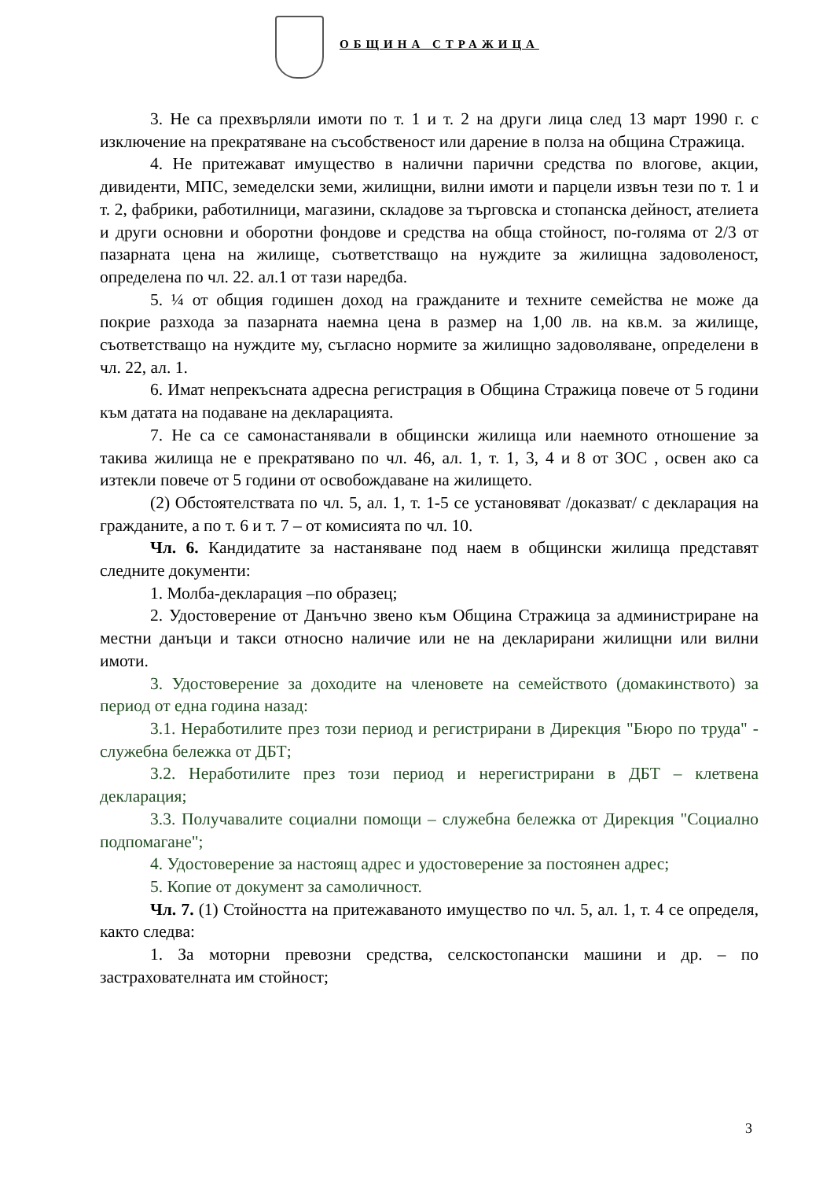ОБЩИНА СТРАЖИЦА
3. Не са прехвърляли имоти по т. 1 и т. 2 на други лица след 13 март 1990 г. с изключение на прекратяване на съсобственост или дарение в полза на община Стражица.
4. Не притежават имущество в налични парични средства по влогове, акции, дивиденти, МПС, земеделски земи, жилищни, вилни имоти и парцели извън тези по т. 1 и т. 2, фабрики, работилници, магазини, складове за търговска и стопанска дейност, ателиета и други основни и оборотни фондове и средства на обща стойност, по-голяма от 2/3 от пазарната цена на жилище, съответстващо на нуждите за жилищна задоволеност, определена по чл. 22. ал.1 от тази наредба.
5. ¼ от общия годишен доход на гражданите и техните семейства не може да покрие разхода за пазарната наемна цена в размер на 1,00 лв. на кв.м. за жилище, съответстващо на нуждите му, съгласно нормите за жилищно задоволяване, определени в чл. 22, ал. 1.
6. Имат непрекъсната адресна регистрация в Община Стражица повече от 5 години към датата на подаване на декларацията.
7. Не са се самонастанявали в общински жилища или наемното отношение за такива жилища не е прекратявано по чл. 46, ал. 1, т. 1, 3, 4 и 8 от ЗОС , освен ако са изтекли повече от 5 години от освобождаване на жилището.
(2) Обстоятелствата по чл. 5, ал. 1, т. 1-5 се установяват /доказват/ с декларация на гражданите, а по т. 6 и т. 7 – от комисията по чл. 10.
Чл. 6. Кандидатите за настаняване под наем в общински жилища представят следните документи:
1. Молба-декларация –по образец;
2. Удостоверение от Данъчно звено към Община Стражица за администриране на местни данъци и такси относно наличие или не на декларирани жилищни или вилни имоти.
3. Удостоверение за доходите на членовете на семейството (домакинството) за период от една година назад:
3.1. Неработилите през този период и регистрирани в Дирекция "Бюро по труда" - служебна бележка от ДБТ;
3.2. Неработилите през този период и нерегистрирани в ДБТ – клетвена декларация;
3.3. Получавалите социални помощи – служебна бележка от Дирекция "Социално подпомагане";
4. Удостоверение за настоящ адрес и удостоверение за постоянен адрес;
5. Копие от документ за самоличност.
Чл. 7. (1) Стойността на притежаваното имущество по чл. 5, ал. 1, т. 4 се определя, както следва:
1. За моторни превозни средства, селскостопански машини и др. – по застрахователната им стойност;
3